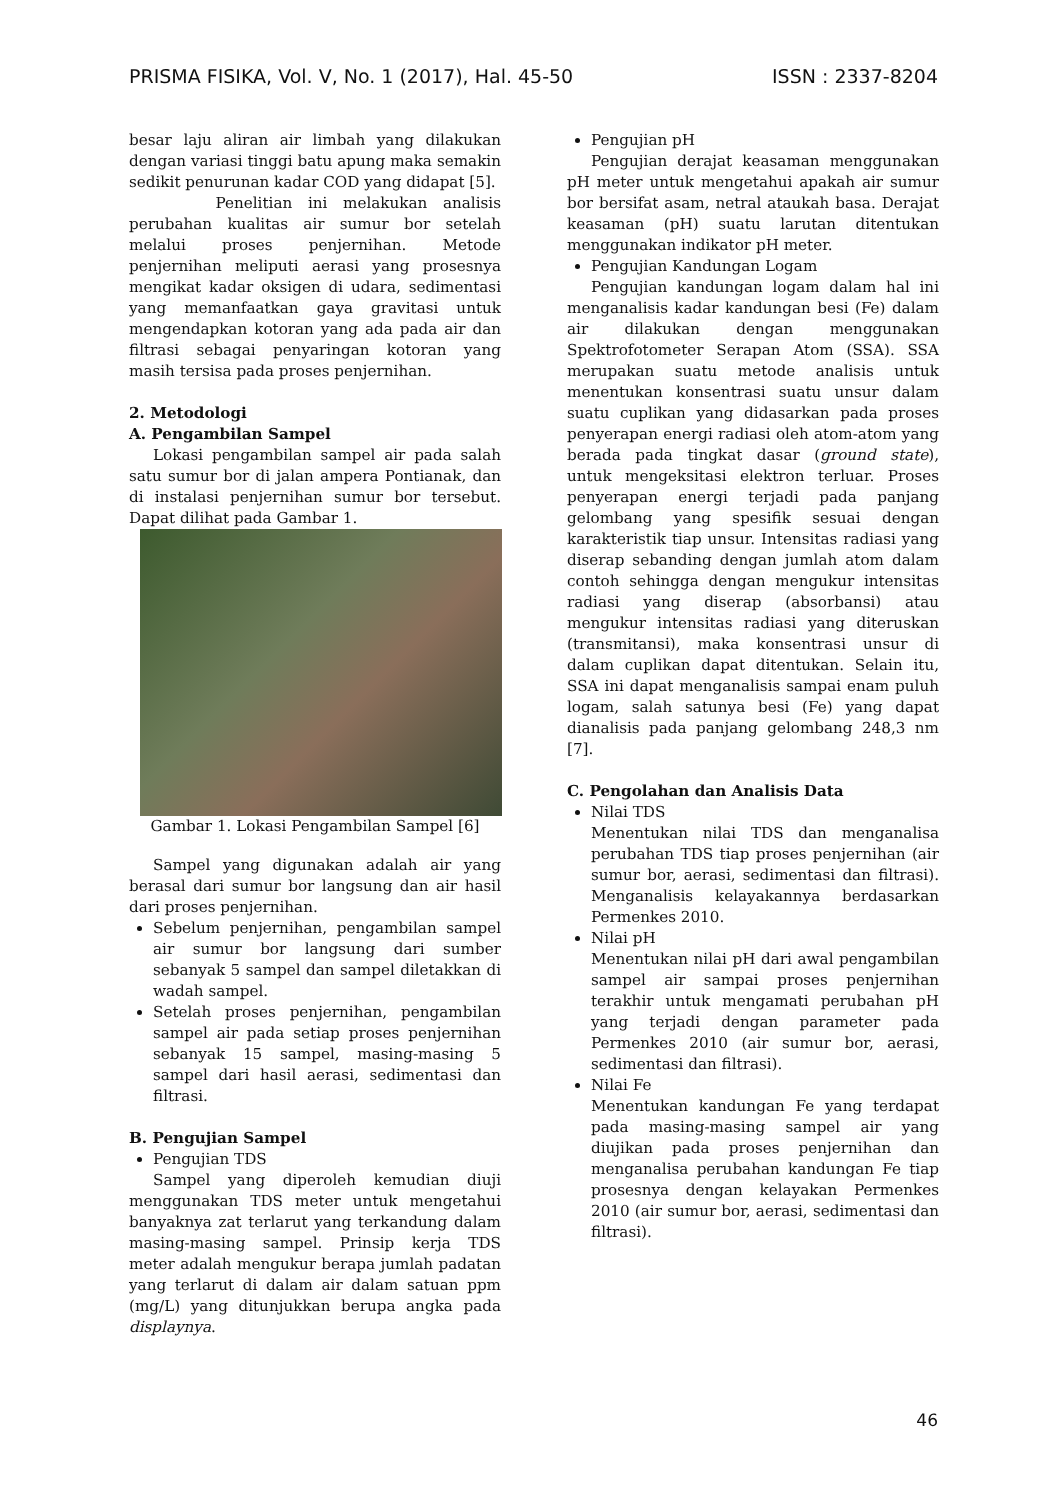PRISMA FISIKA, Vol. V, No. 1 (2017), Hal. 45-50 ISSN : 2337-8204
besar laju aliran air limbah yang dilakukan dengan variasi tinggi batu apung maka semakin sedikit penurunan kadar COD yang didapat [5].
Penelitian ini melakukan analisis perubahan kualitas air sumur bor setelah melalui proses penjernihan. Metode penjernihan meliputi aerasi yang prosesnya mengikat kadar oksigen di udara, sedimentasi yang memanfaatkan gaya gravitasi untuk mengendapkan kotoran yang ada pada air dan filtrasi sebagai penyaringan kotoran yang masih tersisa pada proses penjernihan.
2. Metodologi
A. Pengambilan Sampel
Lokasi pengambilan sampel air pada salah satu sumur bor di jalan ampera Pontianak, dan di instalasi penjernihan sumur bor tersebut. Dapat dilihat pada Gambar 1.
Gambar 1. Lokasi Pengambilan Sampel [6]
Sampel yang digunakan adalah air yang berasal dari sumur bor langsung dan air hasil dari proses penjernihan.
Sebelum penjernihan, pengambilan sampel air sumur bor langsung dari sumber sebanyak 5 sampel dan sampel diletakkan di wadah sampel.
Setelah proses penjernihan, pengambilan sampel air pada setiap proses penjernihan sebanyak 15 sampel, masing-masing 5 sampel dari hasil aerasi, sedimentasi dan filtrasi.
B. Pengujian Sampel
Pengujian TDS
Sampel yang diperoleh kemudian diuji menggunakan TDS meter untuk mengetahui banyaknya zat terlarut yang terkandung dalam masing-masing sampel. Prinsip kerja TDS meter adalah mengukur berapa jumlah padatan yang terlarut di dalam air dalam satuan ppm (mg/L) yang ditunjukkan berupa angka pada displaynya.
Pengujian pH
Pengujian derajat keasaman menggunakan pH meter untuk mengetahui apakah air sumur bor bersifat asam, netral ataukah basa. Derajat keasaman (pH) suatu larutan ditentukan menggunakan indikator pH meter.
Pengujian Kandungan Logam
Pengujian kandungan logam dalam hal ini menganalisis kadar kandungan besi (Fe) dalam air dilakukan dengan menggunakan Spektrofotometer Serapan Atom (SSA). SSA merupakan suatu metode analisis untuk menentukan konsentrasi suatu unsur dalam suatu cuplikan yang didasarkan pada proses penyerapan energi radiasi oleh atom-atom yang berada pada tingkat dasar (ground state), untuk mengeksitasi elektron terluar. Proses penyerapan energi terjadi pada panjang gelombang yang spesifik sesuai dengan karakteristik tiap unsur. Intensitas radiasi yang diserap sebanding dengan jumlah atom dalam contoh sehingga dengan mengukur intensitas radiasi yang diserap (absorbansi) atau mengukur intensitas radiasi yang diteruskan (transmitansi), maka konsentrasi unsur di dalam cuplikan dapat ditentukan. Selain itu, SSA ini dapat menganalisis sampai enam puluh logam, salah satunya besi (Fe) yang dapat dianalisis pada panjang gelombang 248,3 nm [7].
C. Pengolahan dan Analisis Data
Nilai TDS
Menentukan nilai TDS dan menganalisa perubahan TDS tiap proses penjernihan (air sumur bor, aerasi, sedimentasi dan filtrasi). Menganalisis kelayakannya berdasarkan Permenkes 2010.
Nilai pH
Menentukan nilai pH dari awal pengambilan sampel air sampai proses penjernihan terakhir untuk mengamati perubahan pH yang terjadi dengan parameter pada Permenkes 2010 (air sumur bor, aerasi, sedimentasi dan filtrasi).
Nilai Fe
Menentukan kandungan Fe yang terdapat pada masing-masing sampel air yang diujikan pada proses penjernihan dan menganalisa perubahan kandungan Fe tiap prosesnya dengan kelayakan Permenkes 2010 (air sumur bor, aerasi, sedimentasi dan filtrasi).
46